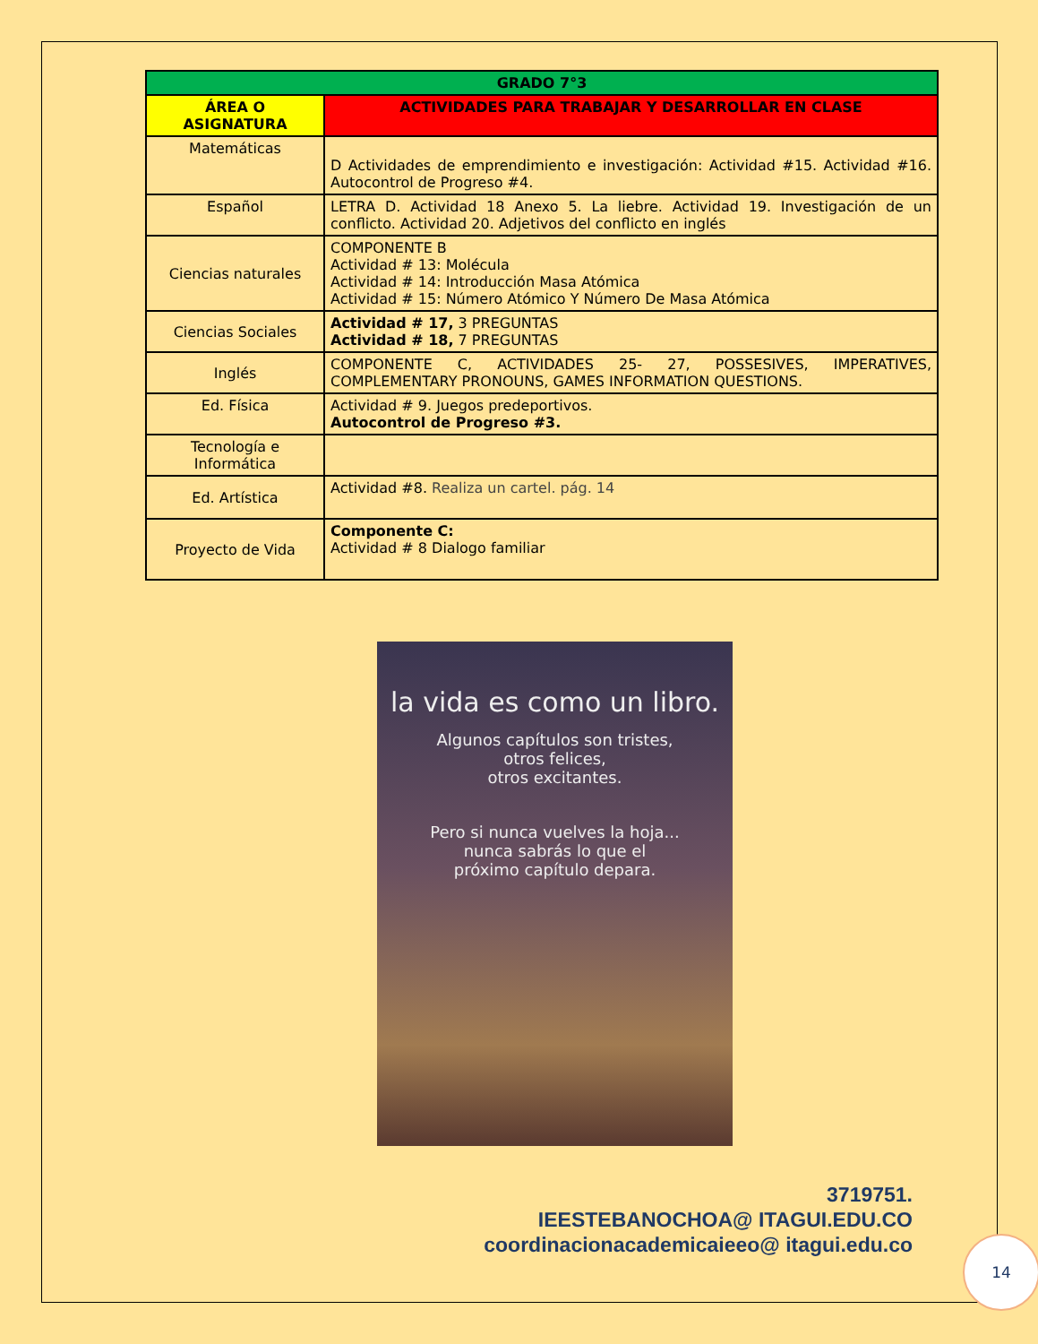| GRADO 7°3 | |
| --- | --- |
| ÁREA O ASIGNATURA | ACTIVIDADES PARA TRABAJAR Y DESARROLLAR EN CLASE |
| Matemáticas | D Actividades de emprendimiento e investigación: Actividad #15. Actividad #16. Autocontrol de Progreso #4. |
| Español | LETRA D. Actividad 18 Anexo 5. La liebre. Actividad 19. Investigación de un conflicto. Actividad 20. Adjetivos del conflicto en inglés |
| Ciencias naturales | COMPONENTE B Actividad # 13: Molécula Actividad # 14: Introducción Masa Atómica Actividad # 15: Número Atómico Y Número De Masa Atómica |
| Ciencias Sociales | Actividad # 17, 3 PREGUNTAS Actividad # 18, 7 PREGUNTAS |
| Inglés | COMPONENTE C, ACTIVIDADES 25- 27, POSSESIVES, IMPERATIVES, COMPLEMENTARY PRONOUNS, GAMES INFORMATION QUESTIONS. |
| Ed. Física | Actividad # 9. Juegos predeportivos. Autocontrol de Progreso #3. |
| Tecnología e Informática | |
| Ed. Artística | Actividad #8. Realiza un cartel. pág. 14 |
| Proyecto de Vida | Componente C: Actividad # 8 Dialogo familiar |
la vida es como un libro.
Algunos capítulos son tristes,
otros felices,
otros excitantes.
Pero si nunca vuelves la hoja...
nunca sabrás lo que el
próximo capítulo depara.
3719751.
IEESTEBANOCHOA@ ITAGUI.EDU.CO
coordinacionacademicaieeo@ itagui.edu.co
14